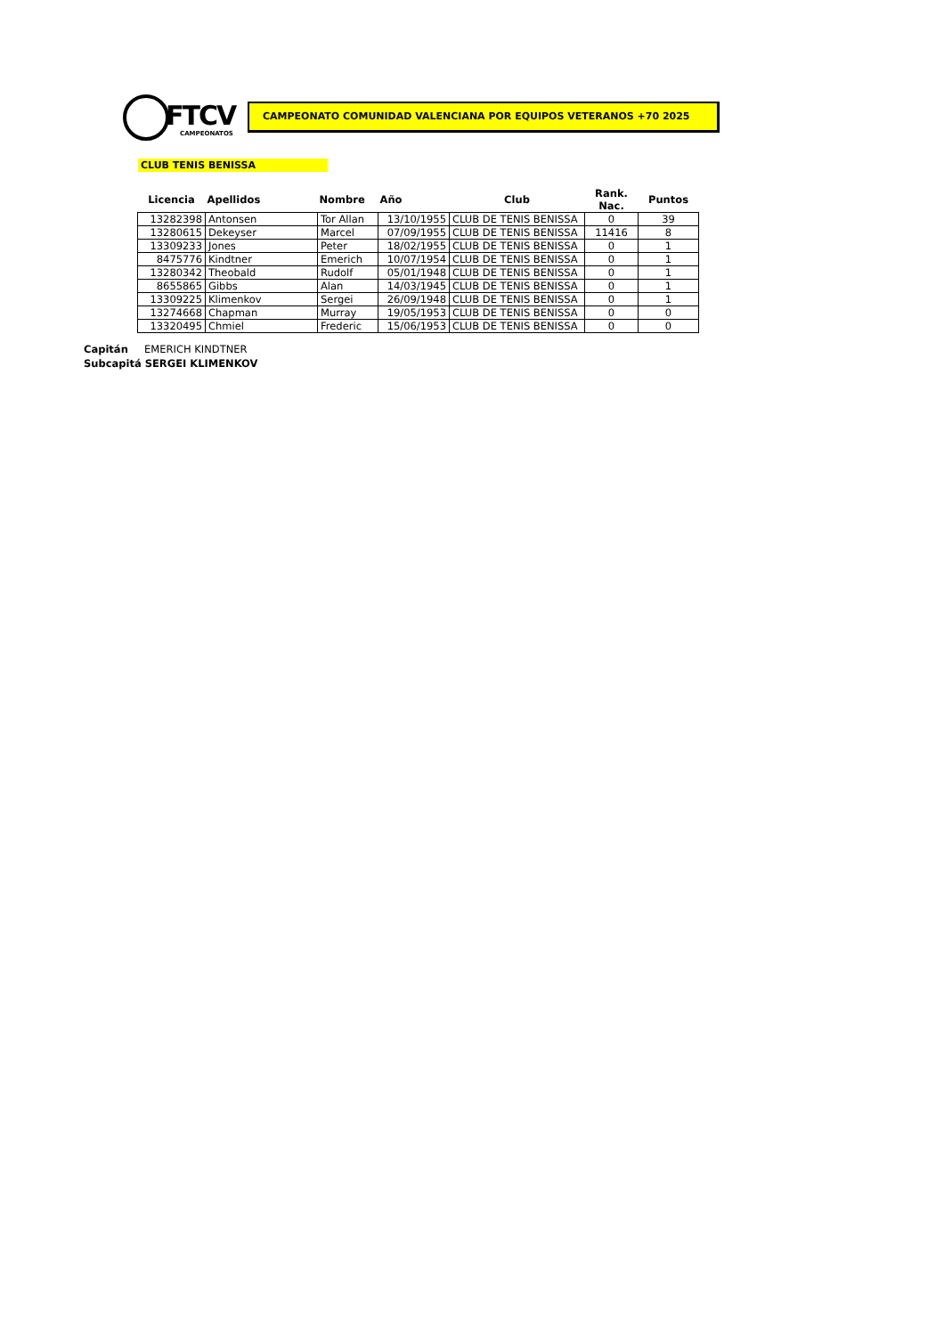FTCV
CAMPEONATOS
CAMPEONATO COMUNIDAD VALENCIANA POR EQUIPOS VETERANOS +70 2025
CLUB TENIS BENISSA
| Licencia | Apellidos | Nombre | Año | Club | Rank. Nac. | Puntos |
| --- | --- | --- | --- | --- | --- | --- |
| 13282398 | Antonsen | Tor Allan | 13/10/1955 | CLUB DE TENIS BENISSA | 0 | 39 |
| 13280615 | Dekeyser | Marcel | 07/09/1955 | CLUB DE TENIS BENISSA | 11416 | 8 |
| 13309233 | Jones | Peter | 18/02/1955 | CLUB DE TENIS BENISSA | 0 | 1 |
| 8475776 | Kindtner | Emerich | 10/07/1954 | CLUB DE TENIS BENISSA | 0 | 1 |
| 13280342 | Theobald | Rudolf | 05/01/1948 | CLUB DE TENIS BENISSA | 0 | 1 |
| 8655865 | Gibbs | Alan | 14/03/1945 | CLUB DE TENIS BENISSA | 0 | 1 |
| 13309225 | Klimenkov | Sergei | 26/09/1948 | CLUB DE TENIS BENISSA | 0 | 1 |
| 13274668 | Chapman | Murray | 19/05/1953 | CLUB DE TENIS BENISSA | 0 | 0 |
| 13320495 | Chmiel | Frederic | 15/06/1953 | CLUB DE TENIS BENISSA | 0 | 0 |
Capitán EMERICH KINDTNER
Subcapitá SERGEI KLIMENKOV